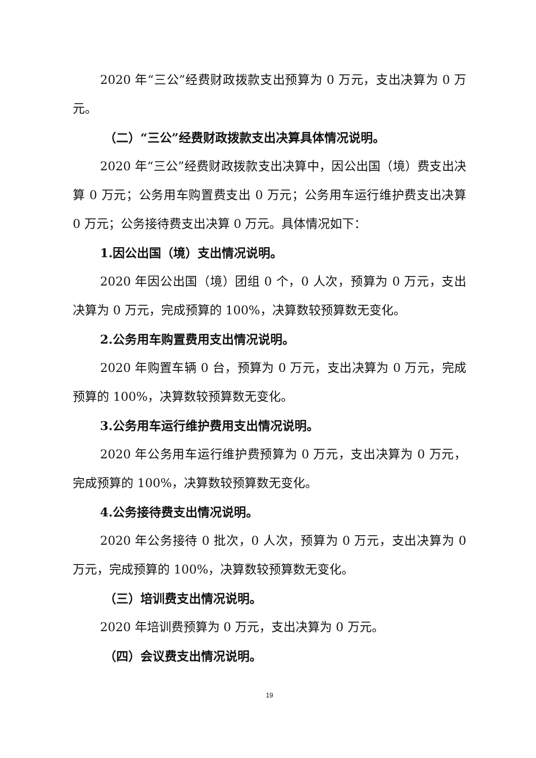2020 年“三公”经费财政拨款支出预算为 0 万元，支出决算为 0 万元。
（二）“三公”经费财政拨款支出决算具体情况说明。
2020 年“三公”经费财政拨款支出决算中，因公出国（境）费支出决算 0 万元；公务用车购置费支出 0 万元；公务用车运行维护费支出决算 0 万元；公务接待费支出决算 0 万元。具体情况如下：
1.因公出国（境）支出情况说明。
2020 年因公出国（境）团组 0 个，0 人次，预算为 0 万元，支出决算为 0 万元，完成预算的 100%，决算数较预算数无变化。
2.公务用车购置费用支出情况说明。
2020 年购置车辆 0 台，预算为 0 万元，支出决算为 0 万元，完成预算的 100%，决算数较预算数无变化。
3.公务用车运行维护费用支出情况说明。
2020 年公务用车运行维护费预算为 0 万元，支出决算为 0 万元，完成预算的 100%，决算数较预算数无变化。
4.公务接待费支出情况说明。
2020 年公务接待 0 批次，0 人次，预算为 0 万元，支出决算为 0 万元，完成预算的 100%，决算数较预算数无变化。
（三）培训费支出情况说明。
2020 年培训费预算为 0 万元，支出决算为 0 万元。
（四）会议费支出情况说明。
19